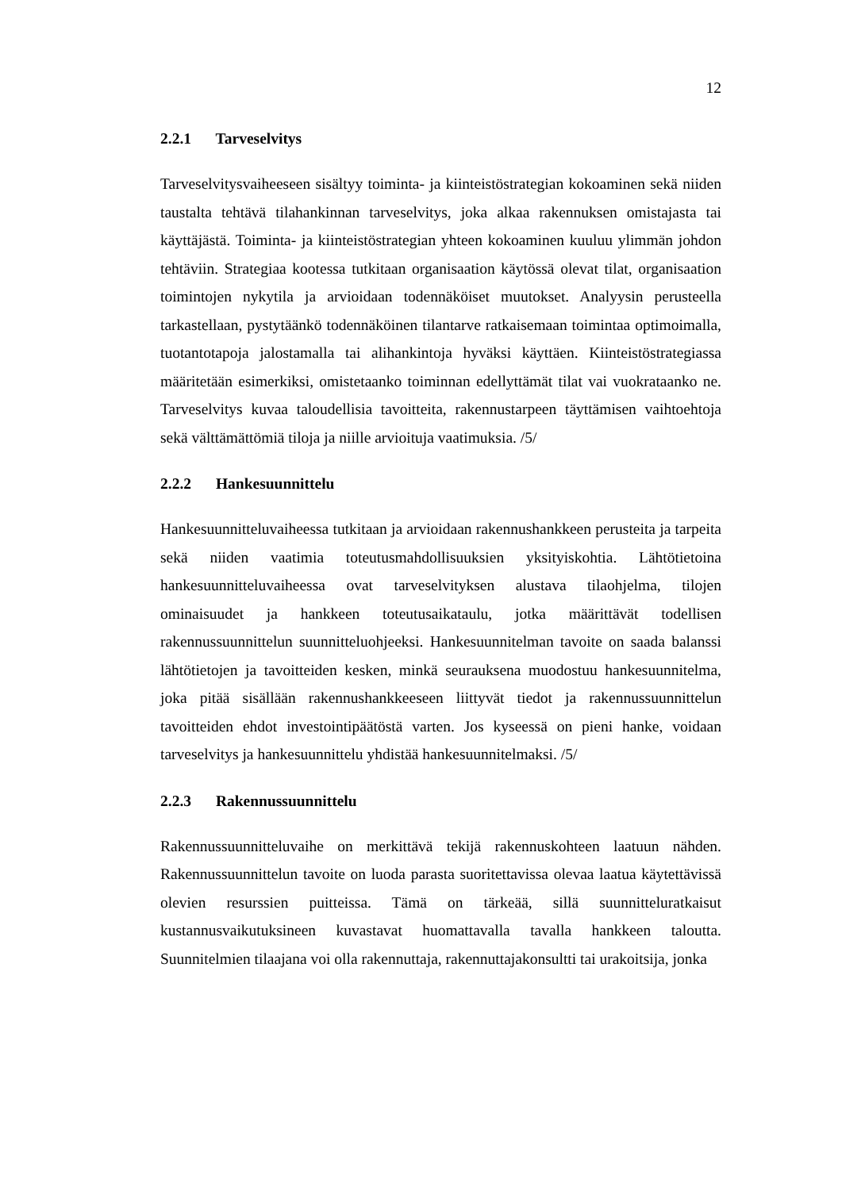12
2.2.1 Tarveselvitys
Tarveselvitysvaiheeseen sisältyy toiminta- ja kiinteistöstrategian kokoaminen sekä niiden taustalta tehtävä tilahankinnan tarveselvitys, joka alkaa rakennuksen omistajasta tai käyttäjästä. Toiminta- ja kiinteistöstrategian yhteen kokoaminen kuuluu ylimmän johdon tehtäviin. Strategiaa kootessa tutkitaan organisaation käytössä olevat tilat, organisaation toimintojen nykytila ja arvioidaan todennäköiset muutokset. Analyysin perusteella tarkastellaan, pystytäänkö todennäköinen tilantarve ratkaisemaan toimintaa optimoimalla, tuotantotapoja jalostamalla tai alihankintoja hyväksi käyttäen. Kiinteistöstrategiassa määritetään esimerkiksi, omistetaanko toiminnan edellyttämät tilat vai vuokrataanko ne. Tarveselvitys kuvaa taloudellisia tavoitteita, rakennustarpeen täyttämisen vaihtoehtoja sekä välttämättömiä tiloja ja niille arvioituja vaatimuksia. /5/
2.2.2 Hankesuunnittelu
Hankesuunnitteluvaiheessa tutkitaan ja arvioidaan rakennushankkeen perusteita ja tarpeita sekä niiden vaatimia toteutusmahdollisuuksien yksityiskohtia. Lähtötietoina hankesuunnitteluvaiheessa ovat tarveselvityksen alustava tilaohjelma, tilojen ominaisuudet ja hankkeen toteutusaikataulu, jotka määrittävät todellisen rakennussuunnittelun suunnitteluohjeeksi. Hankesuunnitelman tavoite on saada balanssi lähtötietojen ja tavoitteiden kesken, minkä seurauksena muodostuu hankesuunnitelma, joka pitää sisällään rakennushankkeeseen liittyvät tiedot ja rakennussuunnittelun tavoitteiden ehdot investointipäätöstä varten. Jos kyseessä on pieni hanke, voidaan tarveselvitys ja hankesuunnittelu yhdistää hankesuunnitelmaksi. /5/
2.2.3 Rakennussuunnittelu
Rakennussuunnitteluvaihe on merkittävä tekijä rakennuskohteen laatuun nähden. Rakennussuunnittelun tavoite on luoda parasta suoritettavissa olevaa laatua käytettävissä olevien resurssien puitteissa. Tämä on tärkeää, sillä suunnitteluratkaisut kustannusvaikutuksineen kuvastavat huomattavalla tavalla hankkeen taloutta. Suunnitelmien tilaajana voi olla rakennuttaja, rakennuttajakonsultti tai urakoitsija, jonka